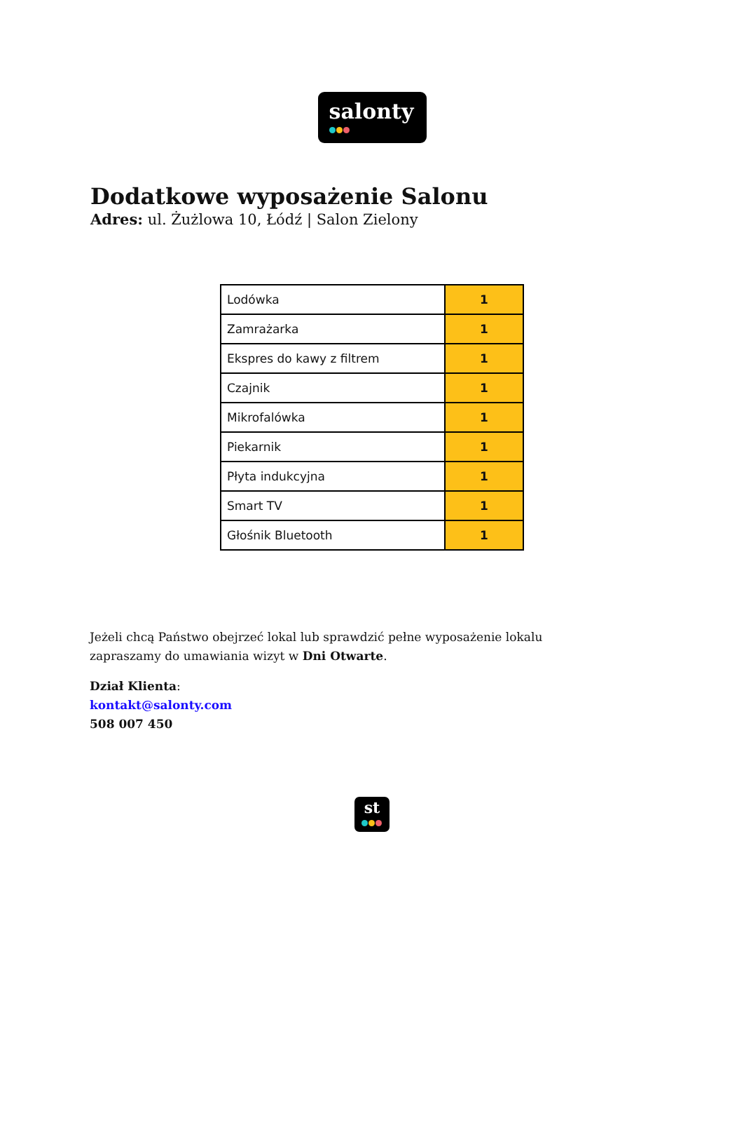salonty
Dodatkowe wyposażenie Salonu
Adres: ul. Żużlowa 10, Łódź | Salon Zielony
| Lodówka | 1 |
| Zamrażarka | 1 |
| Ekspres do kawy z filtrem | 1 |
| Czajnik | 1 |
| Mikrofalówka | 1 |
| Piekarnik | 1 |
| Płyta indukcyjna | 1 |
| Smart TV | 1 |
| Głośnik Bluetooth | 1 |
Jeżeli chcą Państwo obejrzeć lokal lub sprawdzić pełne wyposażenie lokalu zapraszamy do umawiania wizyt w Dni Otwarte.
Dział Klienta:
kontakt@salonty.com
508 007 450
st